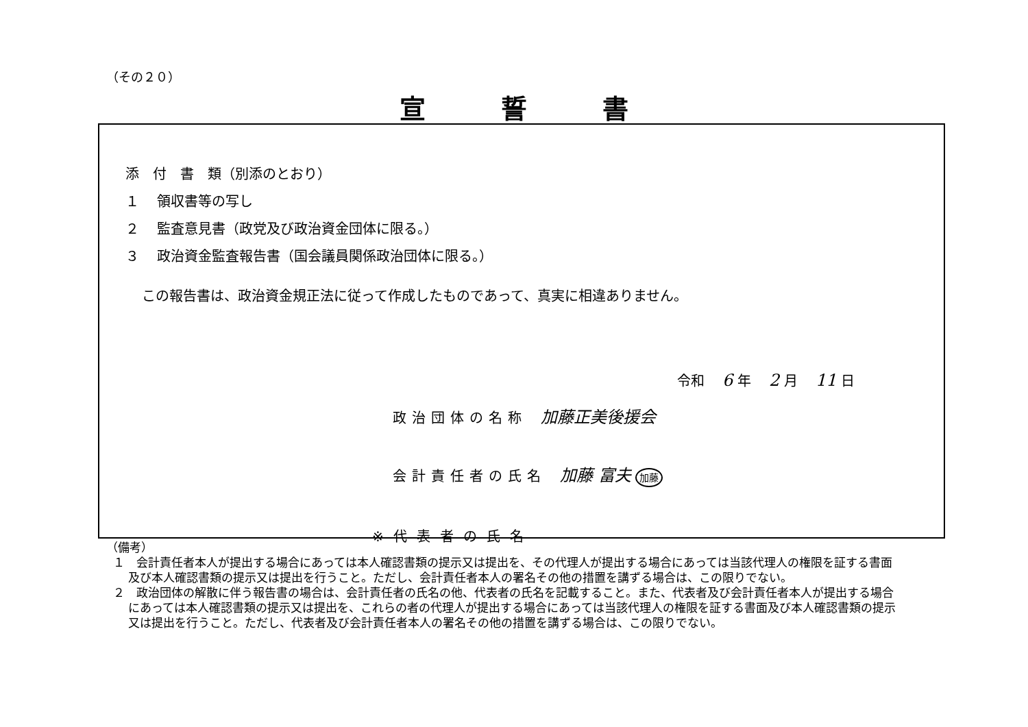（その２０）
宣誓書
添　付　書　類（別添のとおり）
１　 領収書等の写し
２　 監査意見書（政党及び政治資金団体に限る。）
３　 政治資金監査報告書（国会議員関係政治団体に限る。）
この報告書は、政治資金規正法に従って作成したものであって、真実に相違ありません。
令和 6 年 2 月 11 日
政治団体の名称 加藤正美後援会
会計責任者の氏名 加藤 富夫 加藤
※代表者の氏名
（備考）
１　会計責任者本人が提出する場合にあっては本人確認書類の提示又は提出を、その代理人が提出する場合にあっては当該代理人の権限を証する書面及び本人確認書類の提示又は提出を行うこと。ただし、会計責任者本人の署名その他の措置を講ずる場合は、この限りでない。
２　政治団体の解散に伴う報告書の場合は、会計責任者の氏名の他、代表者の氏名を記載すること。また、代表者及び会計責任者本人が提出する場合にあっては本人確認書類の提示又は提出を、これらの者の代理人が提出する場合にあっては当該代理人の権限を証する書面及び本人確認書類の提示又は提出を行うこと。ただし、代表者及び会計責任者本人の署名その他の措置を講ずる場合は、この限りでない。